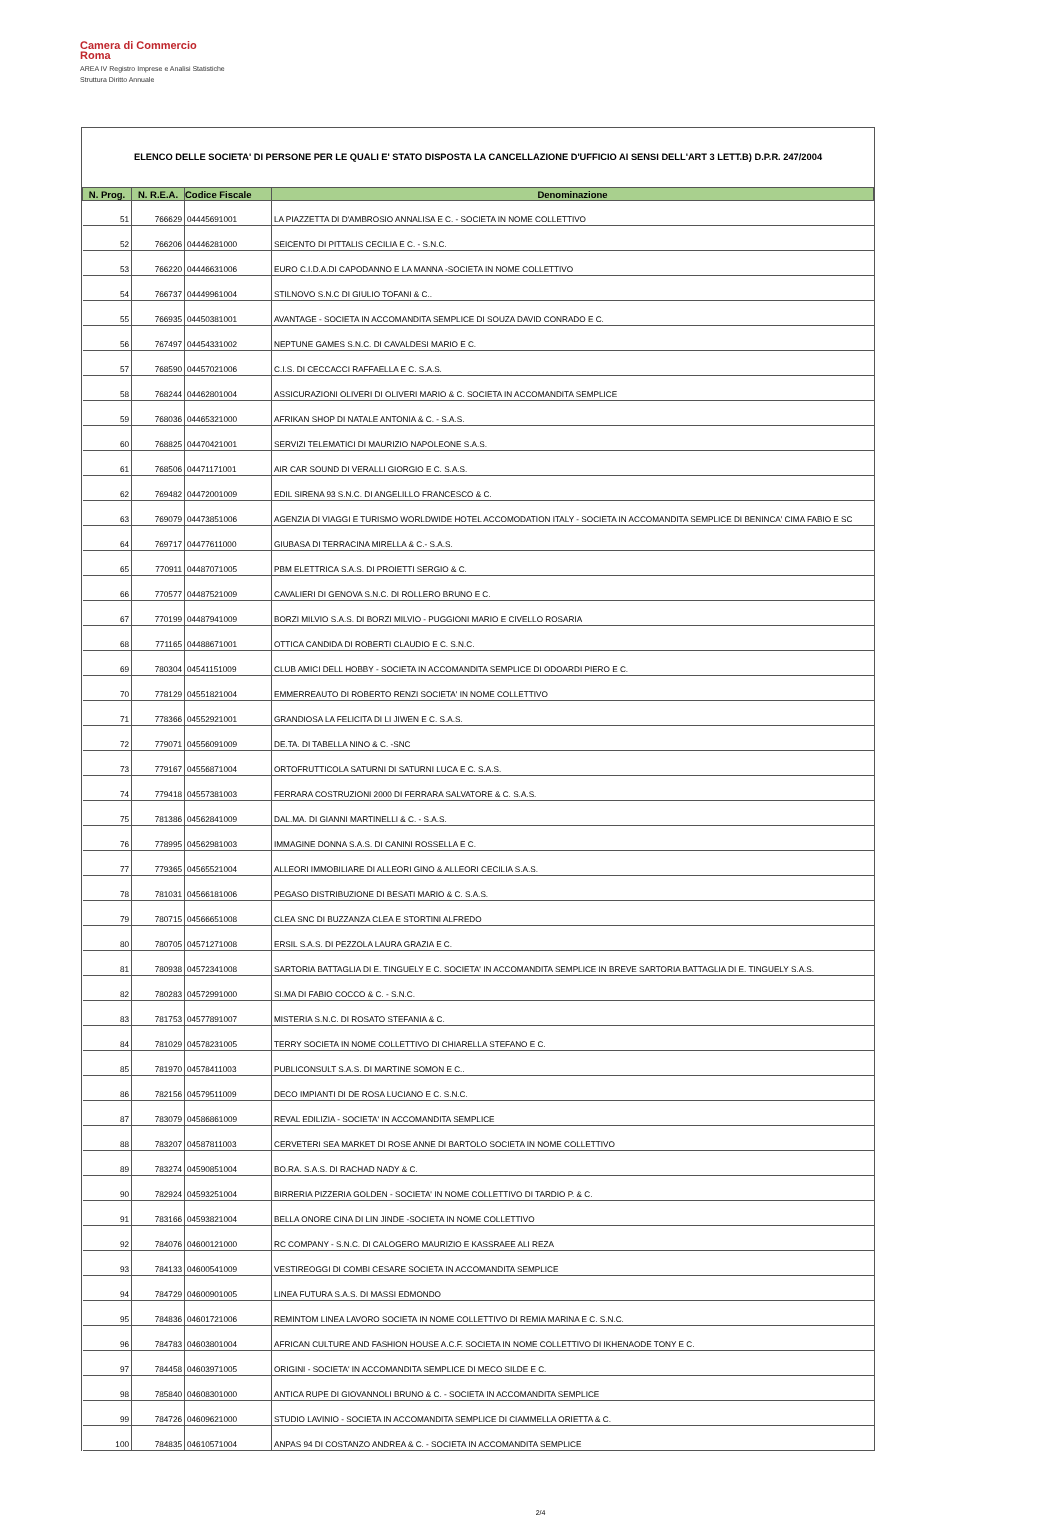Camera di Commercio
Roma
AREA IV Registro Imprese e Analisi Statistiche
Struttura Diritto Annuale
ELENCO DELLE SOCIETA' DI PERSONE PER LE QUALI E' STATO DISPOSTA LA CANCELLAZIONE D'UFFICIO AI SENSI DELL'ART 3 LETT.B) D.P.R. 247/2004
| N. Prog. | N. R.E.A. | Codice Fiscale | Denominazione |
| --- | --- | --- | --- |
| 51 | 766629 | 04445691001 | LA PIAZZETTA DI D'AMBROSIO ANNALISA E C. - SOCIETA IN NOME COLLETTIVO |
| 52 | 766206 | 04446281000 | SEICENTO DI PITTALIS CECILIA E C. - S.N.C. |
| 53 | 766220 | 04446631006 | EURO C.I.D.A.DI CAPODANNO E LA MANNA -SOCIETA IN NOME COLLETTIVO |
| 54 | 766737 | 04449961004 | STILNOVO S.N.C DI GIULIO TOFANI & C.. |
| 55 | 766935 | 04450381001 | AVANTAGE - SOCIETA IN ACCOMANDITA SEMPLICE DI SOUZA DAVID CONRADO E C. |
| 56 | 767497 | 04454331002 | NEPTUNE GAMES S.N.C. DI CAVALDESI MARIO E C. |
| 57 | 768590 | 04457021006 | C.I.S. DI CECCACCI RAFFAELLA E C. S.A.S. |
| 58 | 768244 | 04462801004 | ASSICURAZIONI OLIVERI DI OLIVERI MARIO & C. SOCIETA IN ACCOMANDITA SEMPLICE |
| 59 | 768036 | 04465321000 | AFRIKAN SHOP DI NATALE ANTONIA & C. - S.A.S. |
| 60 | 768825 | 04470421001 | SERVIZI TELEMATICI DI MAURIZIO NAPOLEONE S.A.S. |
| 61 | 768506 | 04471171001 | AIR CAR SOUND DI VERALLI GIORGIO E C. S.A.S. |
| 62 | 769482 | 04472001009 | EDIL SIRENA 93 S.N.C. DI ANGELILLO FRANCESCO & C. |
| 63 | 769079 | 04473851006 | AGENZIA DI VIAGGI E TURISMO WORLDWIDE HOTEL ACCOMODATION ITALY - SOCIETA IN ACCOMANDITA SEMPLICE DI BENINCA' CIMA FABIO E SC |
| 64 | 769717 | 04477611000 | GIUBASA DI TERRACINA MIRELLA & C.- S.A.S. |
| 65 | 770911 | 04487071005 | PBM ELETTRICA S.A.S. DI PROIETTI SERGIO & C. |
| 66 | 770577 | 04487521009 | CAVALIERI DI GENOVA S.N.C. DI ROLLERO BRUNO E C. |
| 67 | 770199 | 04487941009 | BORZI MILVIO S.A.S. DI BORZI MILVIO - PUGGIONI MARIO E CIVELLO ROSARIA |
| 68 | 771165 | 04488671001 | OTTICA CANDIDA DI ROBERTI CLAUDIO E C. S.N.C. |
| 69 | 780304 | 04541151009 | CLUB AMICI DELL HOBBY - SOCIETA IN ACCOMANDITA SEMPLICE DI ODOARDI PIERO E C. |
| 70 | 778129 | 04551821004 | EMMERREAUTO DI ROBERTO RENZI SOCIETA' IN NOME COLLETTIVO |
| 71 | 778366 | 04552921001 | GRANDIOSA LA FELICITA DI LI JIWEN E C. S.A.S. |
| 72 | 779071 | 04556091009 | DE.TA. DI TABELLA NINO & C. -SNC |
| 73 | 779167 | 04556871004 | ORTOFRUTTICOLA SATURNI DI SATURNI LUCA E C. S.A.S. |
| 74 | 779418 | 04557381003 | FERRARA COSTRUZIONI 2000 DI FERRARA SALVATORE & C. S.A.S. |
| 75 | 781386 | 04562841009 | DAL.MA. DI GIANNI MARTINELLI & C. - S.A.S. |
| 76 | 778995 | 04562981003 | IMMAGINE DONNA S.A.S. DI CANINI ROSSELLA E C. |
| 77 | 779365 | 04565521004 | ALLEORI IMMOBILIARE DI ALLEORI GINO & ALLEORI CECILIA S.A.S. |
| 78 | 781031 | 04566181006 | PEGASO DISTRIBUZIONE DI BESATI MARIO & C. S.A.S. |
| 79 | 780715 | 04566651008 | CLEA SNC DI BUZZANZA CLEA E STORTINI ALFREDO |
| 80 | 780705 | 04571271008 | ERSIL S.A.S. DI PEZZOLA LAURA GRAZIA E C. |
| 81 | 780938 | 04572341008 | SARTORIA BATTAGLIA DI E. TINGUELY E C. SOCIETA' IN ACCOMANDITA SEMPLICE IN BREVE SARTORIA BATTAGLIA DI E. TINGUELY S.A.S. |
| 82 | 780283 | 04572991000 | SI.MA DI FABIO COCCO & C. - S.N.C. |
| 83 | 781753 | 04577891007 | MISTERIA S.N.C. DI ROSATO STEFANIA & C. |
| 84 | 781029 | 04578231005 | TERRY SOCIETA IN NOME COLLETTIVO DI CHIARELLA STEFANO E C. |
| 85 | 781970 | 04578411003 | PUBLICONSULT S.A.S. DI MARTINE SOMON E C.. |
| 86 | 782156 | 04579511009 | DECO IMPIANTI DI DE ROSA LUCIANO E C. S.N.C. |
| 87 | 783079 | 04586861009 | REVAL EDILIZIA - SOCIETA' IN ACCOMANDITA SEMPLICE |
| 88 | 783207 | 04587811003 | CERVETERI SEA MARKET DI ROSE ANNE DI BARTOLO SOCIETA IN NOME COLLETTIVO |
| 89 | 783274 | 04590851004 | BO.RA. S.A.S. DI RACHAD NADY & C. |
| 90 | 782924 | 04593251004 | BIRRERIA PIZZERIA GOLDEN - SOCIETA' IN NOME COLLETTIVO DI TARDIO P. & C. |
| 91 | 783166 | 04593821004 | BELLA ONORE CINA DI LIN JINDE -SOCIETA IN NOME COLLETTIVO |
| 92 | 784076 | 04600121000 | RC COMPANY - S.N.C. DI CALOGERO MAURIZIO E KASSRAEE ALI REZA |
| 93 | 784133 | 04600541009 | VESTIREOGGI DI COMBI CESARE SOCIETA IN ACCOMANDITA SEMPLICE |
| 94 | 784729 | 04600901005 | LINEA FUTURA S.A.S. DI MASSI EDMONDO |
| 95 | 784836 | 04601721006 | REMINTOM LINEA LAVORO SOCIETA IN NOME COLLETTIVO DI REMIA MARINA E C. S.N.C. |
| 96 | 784783 | 04603801004 | AFRICAN CULTURE AND FASHION HOUSE A.C.F. SOCIETA IN NOME COLLETTIVO DI IKHENAODE TONY E C. |
| 97 | 784458 | 04603971005 | ORIGINI - SOCIETA' IN ACCOMANDITA SEMPLICE DI MECO SILDE E C. |
| 98 | 785840 | 04608301000 | ANTICA RUPE DI GIOVANNOLI BRUNO & C. - SOCIETA IN ACCOMANDITA SEMPLICE |
| 99 | 784726 | 04609621000 | STUDIO LAVINIO - SOCIETA IN ACCOMANDITA SEMPLICE DI CIAMMELLA ORIETTA & C. |
| 100 | 784835 | 04610571004 | ANPAS 94 DI COSTANZO ANDREA & C. - SOCIETA IN ACCOMANDITA SEMPLICE |
2/4